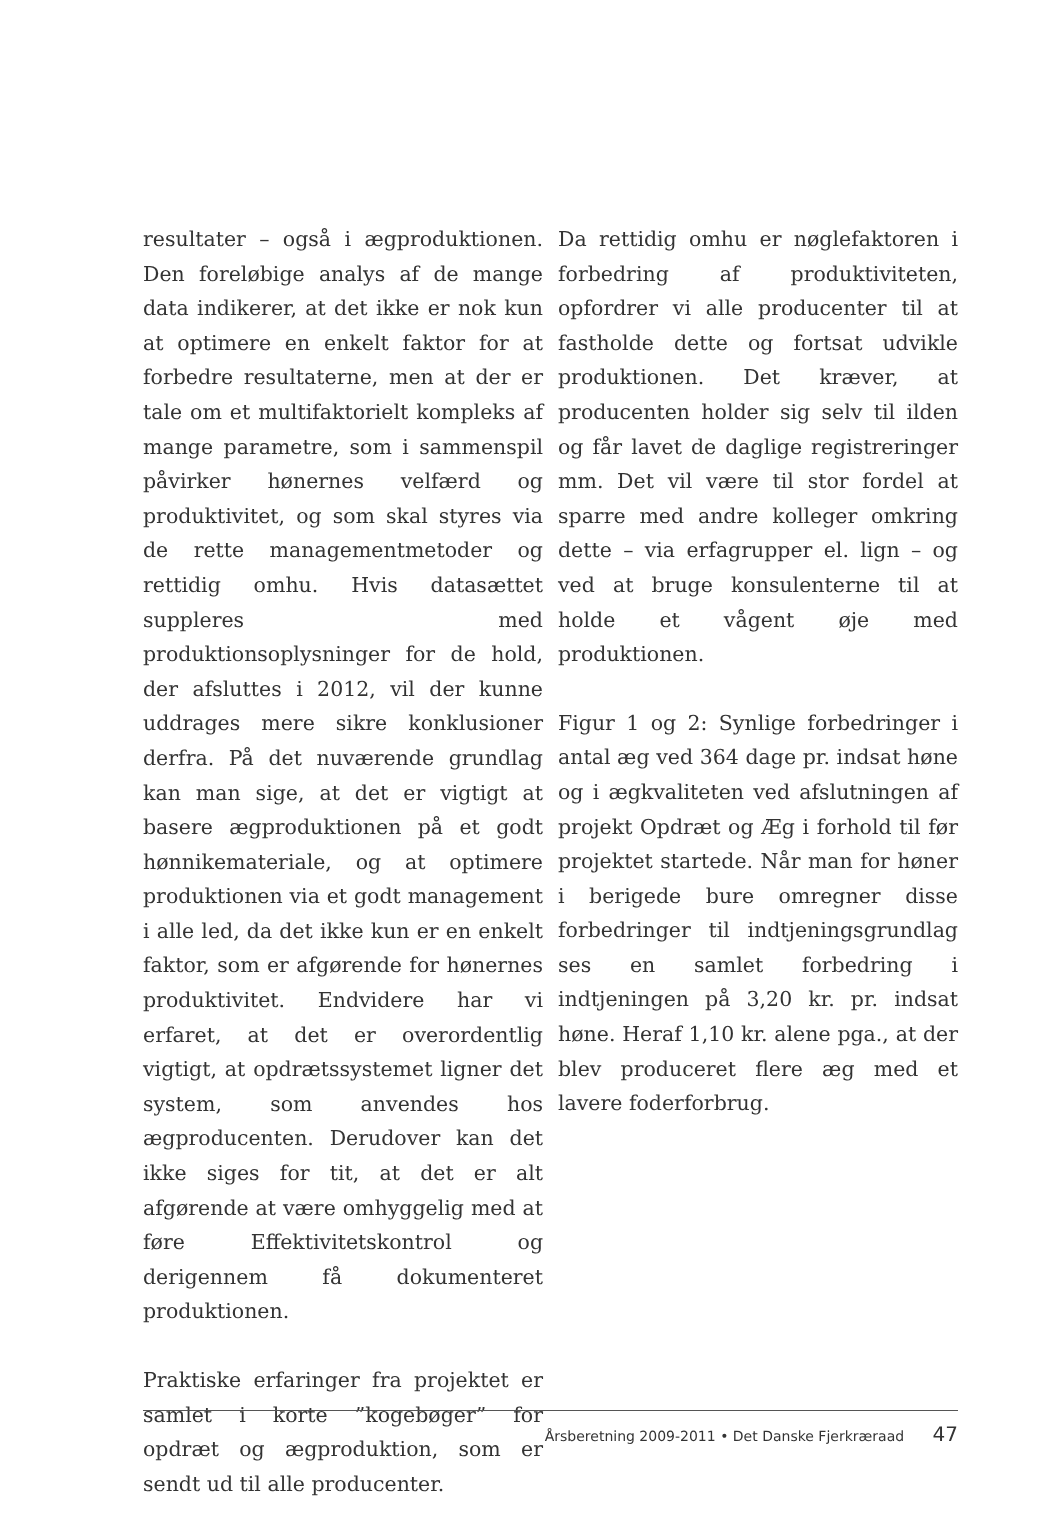resultater – også i ægproduktionen. Den foreløbige analys af de mange data indikerer, at det ikke er nok kun at optimere en enkelt faktor for at forbedre resultaterne, men at der er tale om et multifaktorielt kompleks af mange parametre, som i sammenspil påvirker hønernes velfærd og produktivitet, og som skal styres via de rette managementmetoder og rettidig omhu. Hvis datasættet suppleres med produktionsoplysninger for de hold, der afsluttes i 2012, vil der kunne uddrages mere sikre konklusioner derfra. På det nuværende grundlag kan man sige, at det er vigtigt at basere ægproduktionen på et godt hønnikemateriale, og at optimere produktionen via et godt management i alle led, da det ikke kun er en enkelt faktor, som er afgørende for hønernes produktivitet. Endvidere har vi erfaret, at det er overordentlig vigtigt, at opdrætssystemet ligner det system, som anvendes hos ægproducenten. Derudover kan det ikke siges for tit, at det er alt afgørende at være omhyggelig med at føre Effektivitetskontrol og derigennem få dokumenteret produktionen.
Praktiske erfaringer fra projektet er samlet i korte ”kogebøger” for opdræt og ægproduktion, som er sendt ud til alle producenter.
Da rettidig omhu er nøglefaktoren i forbedring af produktiviteten, opfordrer vi alle producenter til at fastholde dette og fortsat udvikle produktionen. Det kræver, at producenten holder sig selv til ilden og får lavet de daglige registreringer mm. Det vil være til stor fordel at sparre med andre kolleger omkring dette – via erfagrupper el. lign – og ved at bruge konsulenterne til at holde et vågent øje med produktionen.
Figur 1 og 2: Synlige forbedringer i antal æg ved 364 dage pr. indsat høne og i ægkvaliteten ved afslutningen af projekt Opdræt og Æg i forhold til før projektet startede. Når man for høner i berigede bure omregner disse forbedringer til indtjeningsgrundlag ses en samlet forbedring i indtjeningen på 3,20 kr. pr. indsat høne. Heraf 1,10 kr. alene pga., at der blev produceret flere æg med et lavere foderforbrug.
Årsberetning 2009-2011 • Det Danske Fjerkræraad 47